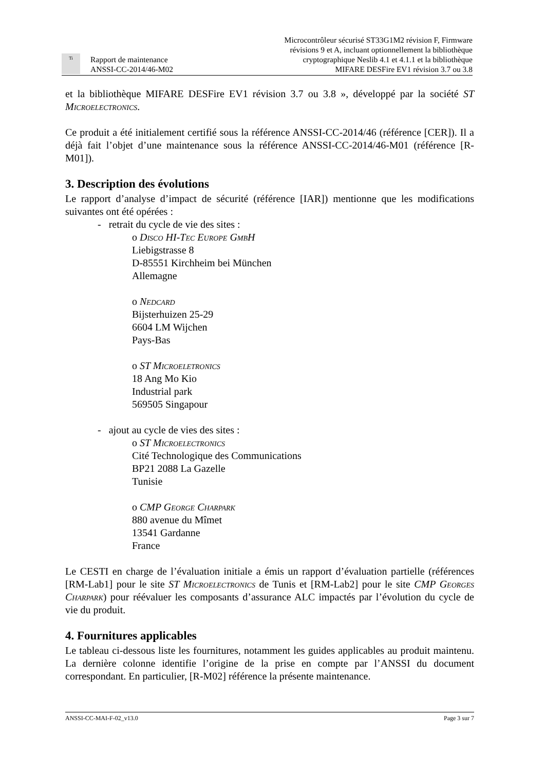Ti
Rapport de maintenance
ANSSI-CC-2014/46-M02
Microcontrôleur sécurisé ST33G1M2 révision F, Firmware
révisions 9 et A, incluant optionnellement la bibliothèque
cryptographique Neslib 4.1 et 4.1.1 et la bibliothèque
MIFARE DESFire EV1 révision 3.7 ou 3.8
et la bibliothèque MIFARE DESFire EV1 révision 3.7 ou 3.8 », développé par la société ST Microelectronics.
Ce produit a été initialement certifié sous la référence ANSSI-CC-2014/46 (référence [CER]). Il a déjà fait l’objet d’une maintenance sous la référence ANSSI-CC-2014/46-M01 (référence [R-M01]).
3. Description des évolutions
Le rapport d’analyse d’impact de sécurité (référence [IAR]) mentionne que les modifications suivantes ont été opérées :
- retrait du cycle de vie des sites :
o Disco HI-Tec Europe GmbH
Liebigstrasse 8
D-85551 Kirchheim bei München
Allemagne
o Nedcard
Bijsterhuizen 25-29
6604 LM Wijchen
Pays-Bas
o ST Microeletronics
18 Ang Mo Kio
Industrial park
569505 Singapour
- ajout au cycle de vies des sites :
o ST Microelectronics
Cité Technologique des Communications
BP21 2088 La Gazelle
Tunisie
o CMP George Charpark
880 avenue du Mîmet
13541 Gardanne
France
Le CESTI en charge de l’évaluation initiale a émis un rapport d’évaluation partielle (références [RM-Lab1] pour le site ST Microelectronics de Tunis et [RM-Lab2] pour le site CMP Georges Charpark) pour réévaluer les composants d’assurance ALC impactés par l’évolution du cycle de vie du produit.
4. Fournitures applicables
Le tableau ci-dessous liste les fournitures, notamment les guides applicables au produit maintenu. La dernière colonne identifie l’origine de la prise en compte par l’ANSSI du document correspondant. En particulier, [R-M02] référence la présente maintenance.
ANSSI-CC-MAI-F-02_v13.0 Page 3 sur 7